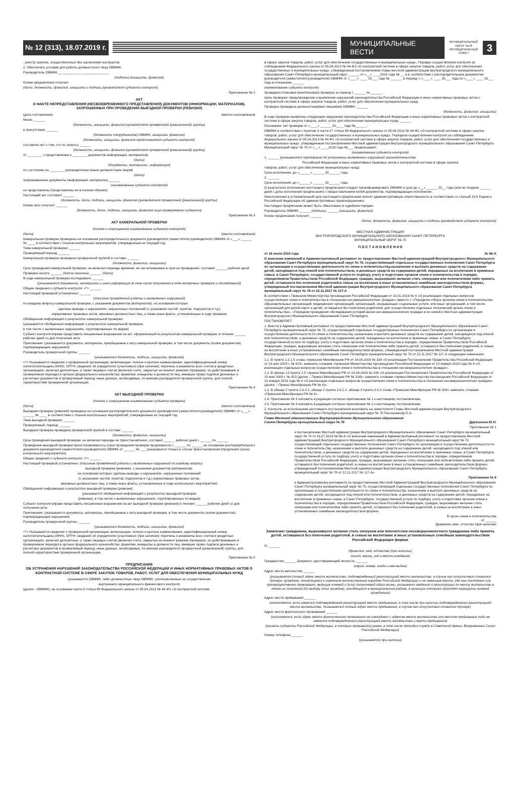№ 12 (313), 18.07.2019 г. МУНИЦИПАЛЬНЫЕ ВЕСТИ
МУНИЦИПАЛЬНЫЙ ОКРУГ №78 МУНИЦИПАЛЬНЫЙ СОВЕТ
3
- реестр закупок, осуществленных без заключения контрактов.
2. Обеспечить условия для работы должностного лица ОВМФК.
Руководитель ОВМФК ____________ _______________
(подпись) (инициалы, фамилия)
Копию уведомления получил:
(дата, должность, фамилия, инициалы и подпись руководителя субъекта контроля)
Приложение № 2
АКТ
О ФАКТЕ НЕПРЕДСТАВЛЕНИЯ (НЕСВОЕВРЕМЕННОГО ПРЕДСТАВЛЕНИЯ) ДОКУМЕНТОВ (ИНФОРМАЦИИ, МАТЕРИАЛОВ), ЗАПРОШЕННЫХ ПРИ ПРОВЕДЕНИИ ВЫЕЗДНОЙ ПРОВЕРКИ (РЕВИЗИИ)
(дата составления) (место составления)
Мною, ______
(должность, инициалы, фамилия руководителя проверочной (ревизионной) группы)
в присутствии: ______
(должность сотрудника(ов) ОВМФК, инициалы, фамилия)
(должность, инициалы, фамилия представителя субъекта контроля)
составлен акт о том, что по запросу ______
(должность, инициалы, фамилия руководителя проверочной (ревизионной) группы)
от ________ о представлении к ________ документов информации, материалов)
(дата)
(документы, материалы, информация)
по состоянию на ________ руководителем (иным должностным лицом)
(дата)
запрашиваемые документы (информация, материалы) ______
(наименование субъекта контроля)
не представлены (представлены не в полном объеме):
Настоящий акт составил: ______
(должность, дата, подпись, инициалы, фамилия руководителя проверочной (ревизионной) группы)
Копию акта получил: ______
(должность, дата, подпись, инициалы, фамилия лица проверяемого субъекта)
Приложение № 3
АКТ КАМЕРАЛЬНОЙ ПРОВЕРКИ
(полное и сокращенное наименование субъекта контроля)
(дата) (место составления)
Камеральная проверка проведена на основании распорядительного документа руководителя (заместителя руководителя) ОВМФК от «___» ______ № ____ в соответствии с планом контрольных мероприятий, утвержденным на текущий год.
Тема камеральной проверки: ______
Проверяемый период: ______
Камеральная проверка проведена проверочной группой в составе: ______
(должности, фамилии, инициалы)
Срок проведения камеральной проверки, не включая периоды времени, не засчитываемые в срок ее проведения, составил ______ рабочих дней.
Проверка начата ______, (дата) окончена ______. (дата)
В ходе камеральной проверки исследовано: ______
(указываются документы, материалы и иная информация (в том числе полученная в ходе встречных проверок и обследований)
Общие сведения о субъекте контроля: <*> ______
Настоящей проверкой установлено: ______
(описание проведенной работы и выявленных нарушений)
по каждому вопросу камеральной проверки, с указанием документов (материалов), на основании которых
сделаны выводы о нарушениях, нарушенных положений (с указанием частей, пунктов, подпунктов и т.д.)
нормативных правовых актов, виновных должностных лиц, а также иные факты, установленные в ходе проверки
Обобщенная информация о результатах камеральной проверки:
(указывается обобщенная информация о результатах камеральной проверки,
в том числе о выявленных нарушениях, сгруппированных по видам)
Субъект контроля вправе представить письменные возражения на акт, оформленный по результатам камеральной проверки, в течение ______ рабочих дней со дня получения акта.
Приложение: (указываются документы, материалы, приобщаемые к акту камеральной проверки, в том числе документы (копии документов), подтверждающие нарушения)
Руководитель проверочной группы: ______
(указываются должность, подпись, инициалы, фамилия)
<*> Указываются сведения о проверенной организации, включающие: полное и краткое наименование, идентификационный номер налогоплательщика (ИНН), ОГРН; сведения об учредителях (участниках) (при наличии); перечень и реквизиты всех счетов в кредитных организациях, включая депозитные, а также лицевых счетов (включая счета, закрытые на момент ревизии (проверки), но действовавшие в проверяемом периоде) в органах федерального казначейства; фамилии, инициалы и должности лиц, имевших право подписи денежных и расчетных документов в проверяемый период; иные данные, необходимые, по мнению руководителя проверочной группы, для полной характеристики проверенной организации.
Приложение № 4
АКТ ВЫЕЗДНОЙ ПРОВЕРКИ
(полное и сокращенное наименование субъекта проверки)
(дата) (место составления)
Выездная проверка (ревизия) проведена на основании распорядительного документа руководителя (заместителя руководителя) ОВМФК от «___» ______ № ____ в соответствии с планом контрольных мероприятий, утвержденным на текущий год.
Тема выездной проверки: ______
Проверяемый..период: ______
Выездная проверка проведена проверочной группой в составе: ______
(должности, фамилии, инициалы)
Срок проведения выездной проверки, не включая периоды ее приостановления, составил ______ рабочих дней с ______ по ______.
Проведение выездной проверки приостанавливалось (срок проведения проверки продлевался) с ______ по ______ на основании распорядительного документа руководителя (заместителя руководителя) ОВМФК от ______ № ___ (указывается только в случае приостановления (продления срока) контрольного мероприятия)
Общие сведения о субъекте контроля: <*> ______
Настоящей проверкой установлено: (описание проведенной работы и выявленных нарушений по каждому вопросу
выездной проверки (ревизии), с указанием документов (материалов),
на основании которых сделаны выводы о нарушениях, нарушенных положений
(с указанием частей, пунктов, подпунктов и т.д.) нормативных правовых актов,
виновных должностных лиц, а также иные факты, установленные в ходе контрольного мероприятия)
Обобщенная информация о результатах выездной проверки (ревизии):
(указывается обобщенная информация о результатах выездной проверки
(ревизии), в том числе о выявленных нарушениях, сгруппированных по видам)
Субъект контроля вправе представить письменные возражения на акт выездной проверки (ревизии) в течение ______ рабочих дней со дня получения акта.
Приложение: (указываются документы, материалы, приобщаемые к акту выездной проверки, в том числе документы (копии документов), подтверждающие нарушения)
Руководитель проверочной группы: ______
(указываются должность, подпись, инициалы, фамилия)
<*> Указываются сведения о проверенной организации, включающие: полное и краткое наименование, идентификационный номер налогоплательщика (ИНН), ОГРН; сведения об учредителях (участниках) (при наличии); перечень и реквизиты всех счетов в кредитных организациях, включая депозитные, а также лицевых счетов (включая счета, закрытые на момент ревизии (проверки), но действовавшие в проверяемом периоде) в органах федерального казначейства; фамилии, инициалы и должности лиц, имевших право подписи денежных и расчетных документов в проверяемый период; иные данные, необходимые, по мнению руководителя проверочной (ревизионной) группы, для полной характеристики проверенной организации.
Приложение № 5
ПРЕДПИСАНИЕ
ОБ УСТРАНЕНИИ НАРУШЕНИЙ ЗАКОНОДАТЕЛЬСТВА РОССИЙСКОЙ ФЕДЕРАЦИИ И ИНЫХ НОРМАТИВНЫХ ПРАВОВЫХ АКТОВ О КОНТРАКТНОЙ СИСТЕМЕ В СФЕРЕ ЗАКУПОК ТОВАРОВ, РАБОТ, УСЛУГ ДЛЯ ОБЕСПЕЧЕНИЯ МУНИЦИПАЛЬНЫХ НУЖД
(указывается ОВМФК, либо должностные лица ОВМФК, уполномоченные на осуществление
внутреннего муниципального финансового контроля
(далее - ОВМФК), на основании части 8 статьи 99 Федерального закона от 05.04.2013 № 44-ФЗ «О контрактной системе
в сфере закупок товаров, работ, услуг для обеспечения государственных и муниципальных нужд», Порядка осуществления контроля за соблюдением Федерального закона от 05.04.2013 № 44-ФЗ «О контрактной системе в сфере закупок товаров, работ, услуг для обеспечения государственных и муниципальных нужд», утвержденным постановлением главы местной администрации внутригородского муниципального образования Санкт-Петербурга муниципальный округ ______ от «__» ____2018 года № __ и в соответствии с распорядительным документом руководителя (заместителя руководителя) ОВМФК от «____» ____ 20___ года № ______, в период: с «____» ____ 20___ года по «____» ____ 20___ года в отношении ______
(наименование субъекта контроля)
проведена плановая (внеплановая) проверка за период с ______ по ______.
Цель проверки: предупреждение и выявление нарушений законодательства Российской Федерации и иных нормативных правовых актов о контрактной системе в сфере закупок товаров, работ, услуг для обеспечения муниципальных нужд.
Проверка проведена должностным(ми) лицом(ми) ОВМФК: ______
(должность, фамилия, инициалы)
В ходе проверки выявлены следующие нарушения законодательства Российской Федерации и иных нормативных правовых актов о контрактной системе в сфере закупок товаров, работ, услуг для обеспечения муниципальных нужд: ______
Основание: акт проверки от «____» ______ 20____ года №______.
ОВМФК в соответствии с пунктом 3 части 27 статьи 99 Федерального закона от 05.04.2013 № 44-ФЗ «О контрактной системе в сфере закупок товаров, работ, услуг для обеспечения государственных и муниципальных нужд», Порядком осуществления контроля за соблюдением Федерального закона от 05.04.2013 № 44-ФЗ «О контрактной системе в сфере закупок товаров, работ, услуг для обеспечения государственных и муниципальных нужд», утвержденным постановлением Местной администрации Внутригородского муниципального образования Санкт-Петербурга Муниципальный округ № 78 от «__» ____2019 года №___ предписывает:
(наименование субъекта контроля)
1. ______ (указываются требования об устранении выявленных нарушений законодательства
Российской Федерации и иных нормативных правовых актов о контрактной системе в сфере закупок
товаров, работ, услуг для обеспечения муниципальных нужд)
Срок исполнения: до «______» ______ 20______ года.
2. ______
Срок исполнения: до «______» ______ 20______ года.
О результатах исполнения настоящего предписания следует проинформировать ОВМФК в срок до «__» ______ 20__ года (или не позднее ______ дней с даты исполнения предписания) с предоставлением копий документов, подтверждающих исполнение.
Неисполнение в установленный срок настоящего предписания влечет административную ответственность в соответствии со статьей 19.5 Кодекса Российской Федерации об административных правонарушениях.
Настоящее предписание может быть обжаловано в судебном порядке.
Руководитель ОВМФК ______ (подпись) ______ (инициалы, фамилия)
Копию предписания получил: ______
(дата, должность, фамилия, инициалы и подпись руководителя субъекта контроля)
МЕСТНАЯ АДМИНИСТРАЦИЯ
ВНУТРИГОРОДСКОГО МУНИЦИПАЛЬНОГО ОБРАЗОВАНИЯ САНКТ-ПЕТЕРБУРГА
МУНИЦИПАЛЬНЫЙ ОКРУГ № 78
П О С Т А Н О В Л Е Н И Е
от 16 июля 2019 года № 66-А
О внесении изменений в Административный регламент по предоставлению Местной администрацией Внутригородского Муниципального образования Санкт-Петербурга муниципальный округ № 78, осуществляющей отдельные государственные полномочия Санкт-Петербурга по организации и осуществлению деятельности по опеке и попечительству,назначению и выплате денежных средств на содержание детей, находящихся под опекой или попечительством, и денежных средств на содержание детей, переданных на воспитание в приемные семьи, в Санкт-Петербурге, государственной услуги по подбору, учету и подготовке органом опеки и попечительства в порядке, определяемом Правительством Российской Федерации, граждан, выразивших желание стать опекунами или попечителями либо принять детей, оставшихся без попечения родителей,в семью на воспитание в иных установленных семейным законодательством формах, утвержденный постановлением Местной администрации Внутригородского Муниципального образования Санкт-Петербурга муниципальный округ № 78 от 22.11.2017 № 117-А
В соответствии с Приказом Министерства просвещения Российской Федерации от 10.01.2019 № 4 «О реализации отдельных вопросов осуществления опеки и попечительства в отношении несовершеннолетних граждан» (вместе с «Порядком отбора органом опеки и попечительства образовательных организаций, медицинских организаций, организаций, оказывающих социальные услуги, или иных организаций, в том числе организаций для детей-сирот и детей, оставшихся без попечения родителей, для осуществления отдельных полномочий органа опеки и попечительства», «Порядком проведения обследования условий жизни несовершеннолетних граждан и их семей») Местная администрация Внутригородского Муниципального образования Санкт-Петербурга
ПОСТАНОВЛЯЕТ:
1. Внести в Административный регламент по предоставлению Местной администрацией Внутригородского Муниципального образования Санкт-Петербурга муниципальный округ № 78, осуществляющей отдельные государственные полномочия Санкт-Петербурга по организации и осуществлению деятельности по опеке и попечительству, назначению и выплате денежных средств на содержание детей, находящихся под опекой или попечительством, и денежных средств на содержание детей, переданных на воспитание в приемные семьи, в Санкт-Петербурге, государственной услуги по подбору, учету и подготовке органом опеки и попечительства в порядке, определяемом Правительством Российской Федерации, граждан, выразивших желание стать опекунами или попечителями либо принять детей, оставшихся без попечения родителей, в семью на воспитание в иных установленных семейным законодательством формах, утвержденный постановлением Местной администрации Внутригородского Муниципального образования Санкт-Петербурга муниципальный округ № 78 от 22.11.2017 № 117-А следующие изменения:
1.1. В пункте 1.3.1.5 слова «приказом Минобрнауки РФ от 14.09.2009 № 334 «О реализации Постановления Правительства Российской Федерации от 18 мая 2009 г. № 423» заменить словами «приказом Министерства просвещения Российской Федерации от 10 января 2019 года № 4 «О реализации отдельных вопросов осуществления опеки и попечительства в отношении несовершеннолетних граждан».
1.2. В абзаце 13 пункта 2.5 «приказ Минобрнауки РФ от 14.09.2009 № 334 «О реализации Постановления Правительства Российской Федерации от 18 мая 2009 г. № 423 (далее – Приказ Минобрнауки РФ № 334)» заменить словами «приказ Министерства просвещения Российской Федерации от 10 января 2019 года № 4 «О реализации отдельных вопросов осуществления опеки и попечительства в отношении несовершеннолетних граждан» (далее – Приказ Минобрнауки РФ № 4)».
1.3. В абзаце 2 пункта 2.6.2.1, абзаце 2 пункта 2.6.2.2, абзаце 3 пункта 3.5.3 слова «Приказом Минобрнауки РФ № 334» заменить словами «Приказом Минобрнауки РФ № 4».
1.4. Приложение № 5 изложить в редакции согласно приложению № 1 к настоящему постановлению.
1.5. Приложение № 9 изложить в редакции согласно приложению № 2 к настоящему постановлению.
2. Контроль за исполнением настоящего постановления возложить на заместителя Главы Местной администрации Внутригородского Муниципального образования Санкт-Петербурга муниципальный округ № 78 Пасошникову Е.А.
Глава Местной администрации Внутригородского Муниципального образования
Санкт-Петербурга муниципальный округ № 78 Дружинина Ю.Н.
Приложение № 1
к постановлению Местной администрации Внутригородского Муниципального образования Санкт-Петербурга муниципальный округ № 78 от 16.07.2019 № 66-А «О внесении изменений в Административный регламент по предоставлению Местной администрацией Внутригородского Муниципального образования Санкт-Петербурга муниципальный округ № 78, осуществляющей отдельные государственные полномочия Санкт-Петербурга по организации и осуществлению деятельности по опеке и попечительству, назначению и выплате денежных средств на содержание детей, находящихся под опекой или попечительством, и денежных средств на содержание детей, переданных на воспитание в приемные семьи, в Санкт-Петербурге, государственной услуги по подбору, учету и подготовке органом опеки и попечительства в порядке, определяемом Правительством Российской Федерации, граждан, выразивших желание стать опекунами или попечителями либо принять детей, оставшихся без попечения родителей, в семью на воспитание в иных установленных семейным законодательством формах, утвержденный постановлением Местной администрации Внутригородского Муниципального образования Санкт-Петербурга муниципальный округ № 78 от 22.11.2017 № 117-А»
Приложение № 5
к Административному регламенту по предоставлению Местной Администрацией Внутригородского Муниципального образования Санкт-Петербурга муниципальный округ № 78, осуществляющей отдельные государственные полномочия Санкт-Петербурга по организации и осуществлению деятельности по опеке и попечительству, назначению и выплате денежных средств на содержание детей, находящихся под опекой или попечительством, и денежных средств на содержание детей, переданных на воспитание в приемные семьи, в Санкт-Петербурге, государственной услуги по подбору, учету и подготовке органом опеки и попечительства в порядке, определяемом Правительством Российской Федерации, граждан, выразивших желание стать опекунами или попечителями либо принять детей, оставшихся без попечения родителей, в семью на воспитание в иных установленных семейным законодательством формах
В орган опеки и попечительства
от ______
(фамилия, имя, отчество (при наличии)
Заявление гражданина, выразившего желание стать опекуном или попечителем несовершеннолетнего гражданина либо принять детей, оставшихся без попечения родителей, в семью на воспитание в иных установленных семейным законодательством Российской Федерации формах
Я, ______
(фамилия, имя, отчество (при наличии)
(число, месяц, год и место рождения)
Гражданство ______ Документ, удостоверяющий личность: ______
(серия, номер, когда и кем выдан)
Адрес места жительства ______
(указывается полный адрес места жительства, подтвержденный регистрацией места жительства, в случае его отсутствия ставится прочерк; граждане, относящиеся к коренным малочисленным народам Российской Федерации и не имеющие места, где они постоянно или преимущественно проживают, ведущие кочевой и (или) полукочевой образ жизни, указывают сведения о регистрации по месту жительства в одном из поселений (по выбору этих граждан), находящихся в муниципальном районе, в границах которого проходят маршруты кочевий гражданина)
Адрес места пребывания ______
(заполняется, если имеется подтвержденное регистрацией место пребывания, в том числе при наличии подтвержденного регистрацией места жительства. Указывается полный адрес места пребывания, в случае его отсутствия ставится прочерк)
Адрес места фактического проживания ______
(заполняется, если адрес места фактического проживания не совпадает с адресом места жительства или местом пребывания либо не имеется подтвержденного регистрацией места жительства и места пребывания)
(указать субъекты Российской Федерации, в которых проживал(а) ранее, в том числе проходил службу в Советской Армии, Вооруженных Силах Российской Федерации)
Номер телефона ______
(указывается при наличии)